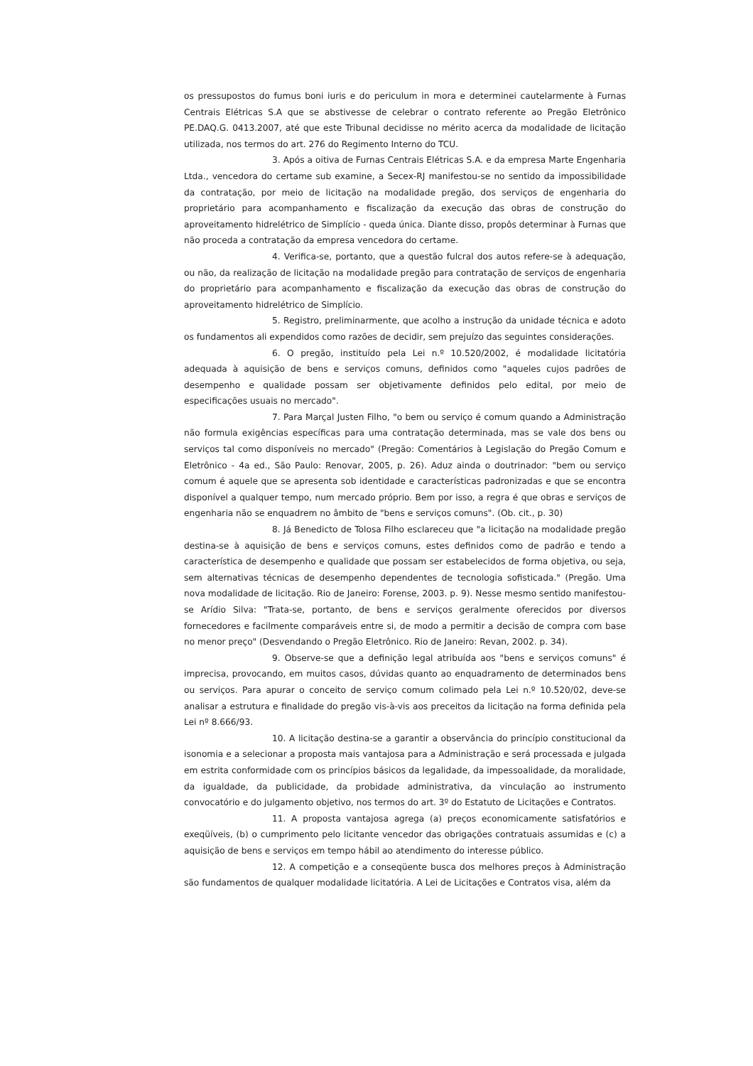os pressupostos do fumus boni iuris e do periculum in mora e determinei cautelarmente à Furnas Centrais Elétricas S.A que se abstivesse de celebrar o contrato referente ao Pregão Eletrônico PE.DAQ.G. 0413.2007, até que este Tribunal decidisse no mérito acerca da modalidade de licitação utilizada, nos termos do art. 276 do Regimento Interno do TCU.
3. Após a oitiva de Furnas Centrais Elétricas S.A. e da empresa Marte Engenharia Ltda., vencedora do certame sub examine, a Secex-RJ manifestou-se no sentido da impossibilidade da contratação, por meio de licitação na modalidade pregão, dos serviços de engenharia do proprietário para acompanhamento e fiscalização da execução das obras de construção do aproveitamento hidrelétrico de Simplício - queda única. Diante disso, propôs determinar à Furnas que não proceda a contratação da empresa vencedora do certame.
4. Verifica-se, portanto, que a questão fulcral dos autos refere-se à adequação, ou não, da realização de licitação na modalidade pregão para contratação de serviços de engenharia do proprietário para acompanhamento e fiscalização da execução das obras de construção do aproveitamento hidrelétrico de Simplício.
5. Registro, preliminarmente, que acolho a instrução da unidade técnica e adoto os fundamentos ali expendidos como razões de decidir, sem prejuízo das seguintes considerações.
6. O pregão, instituído pela Lei n.º 10.520/2002, é modalidade licitatória adequada à aquisição de bens e serviços comuns, definidos como "aqueles cujos padrões de desempenho e qualidade possam ser objetivamente definidos pelo edital, por meio de especificações usuais no mercado".
7. Para Marçal Justen Filho, "o bem ou serviço é comum quando a Administração não formula exigências específicas para uma contratação determinada, mas se vale dos bens ou serviços tal como disponíveis no mercado" (Pregão: Comentários à Legislação do Pregão Comum e Eletrônico - 4a ed., São Paulo: Renovar, 2005, p. 26). Aduz ainda o doutrinador: "bem ou serviço comum é aquele que se apresenta sob identidade e características padronizadas e que se encontra disponível a qualquer tempo, num mercado próprio. Bem por isso, a regra é que obras e serviços de engenharia não se enquadrem no âmbito de "bens e serviços comuns". (Ob. cit., p. 30)
8. Já Benedicto de Tolosa Filho esclareceu que "a licitação na modalidade pregão destina-se à aquisição de bens e serviços comuns, estes definidos como de padrão e tendo a característica de desempenho e qualidade que possam ser estabelecidos de forma objetiva, ou seja, sem alternativas técnicas de desempenho dependentes de tecnologia sofisticada." (Pregão. Uma nova modalidade de licitação. Rio de Janeiro: Forense, 2003. p. 9). Nesse mesmo sentido manifestou-se Arídio Silva: "Trata-se, portanto, de bens e serviços geralmente oferecidos por diversos fornecedores e facilmente comparáveis entre si, de modo a permitir a decisão de compra com base no menor preço" (Desvendando o Pregão Eletrônico. Rio de Janeiro: Revan, 2002. p. 34).
9. Observe-se que a definição legal atribuída aos "bens e serviços comuns" é imprecisa, provocando, em muitos casos, dúvidas quanto ao enquadramento de determinados bens ou serviços. Para apurar o conceito de serviço comum colimado pela Lei n.º 10.520/02, deve-se analisar a estrutura e finalidade do pregão vis-à-vis aos preceitos da licitação na forma definida pela Lei nº 8.666/93.
10. A licitação destina-se a garantir a observância do princípio constitucional da isonomia e a selecionar a proposta mais vantajosa para a Administração e será processada e julgada em estrita conformidade com os princípios básicos da legalidade, da impessoalidade, da moralidade, da igualdade, da publicidade, da probidade administrativa, da vinculação ao instrumento convocatório e do julgamento objetivo, nos termos do art. 3º do Estatuto de Licitações e Contratos.
11. A proposta vantajosa agrega (a) preços economicamente satisfatórios e exeqüíveis, (b) o cumprimento pelo licitante vencedor das obrigações contratuais assumidas e (c) a aquisição de bens e serviços em tempo hábil ao atendimento do interesse público.
12. A competição e a conseqüente busca dos melhores preços à Administração são fundamentos de qualquer modalidade licitatória. A Lei de Licitações e Contratos visa, além da